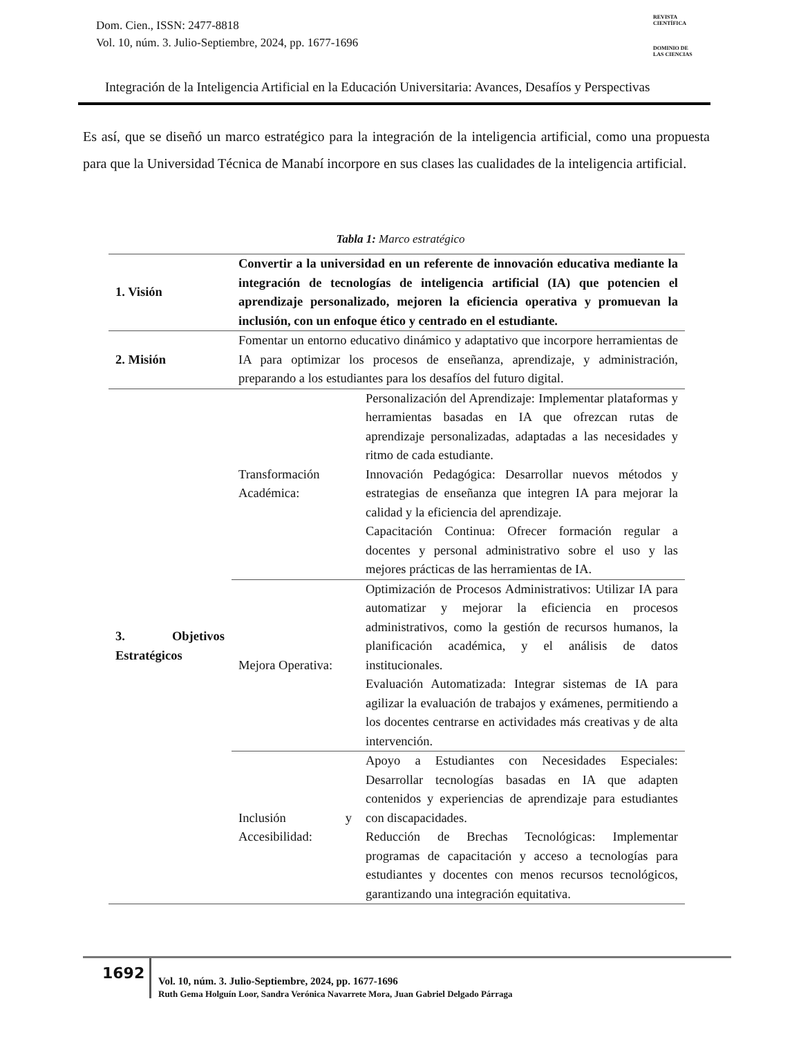Dom. Cien., ISSN: 2477-8818
Vol. 10, núm. 3. Julio-Septiembre, 2024, pp. 1677-1696
REVISTA
CIENTÍFICA
DOMINIO DE
LAS CIENCIAS
Integración de la Inteligencia Artificial en la Educación Universitaria: Avances, Desafíos y Perspectivas
Es así, que se diseñó un marco estratégico para la integración de la inteligencia artificial, como una propuesta para que la Universidad Técnica de Manabí incorpore en sus clases las cualidades de la inteligencia artificial.
Tabla 1: Marco estratégico
| 1. Visión | Convertir a la universidad en un referente de innovación educativa mediante la integración de tecnologías de inteligencia artificial (IA) que potencien el aprendizaje personalizado, mejoren la eficiencia operativa y promuevan la inclusión, con un enfoque ético y centrado en el estudiante. | |
| 2. Misión | Fomentar un entorno educativo dinámico y adaptativo que incorpore herramientas de IA para optimizar los procesos de enseñanza, aprendizaje, y administración, preparando a los estudiantes para los desafíos del futuro digital. | |
| 3. Objetivos Estratégicos | Transformación Académica: | Personalización del Aprendizaje: Implementar plataformas y herramientas basadas en IA que ofrezcan rutas de aprendizaje personalizadas, adaptadas a las necesidades y ritmo de cada estudiante. Innovación Pedagógica: Desarrollar nuevos métodos y estrategias de enseñanza que integren IA para mejorar la calidad y la eficiencia del aprendizaje. Capacitación Continua: Ofrecer formación regular a docentes y personal administrativo sobre el uso y las mejores prácticas de las herramientas de IA. |
| | Mejora Operativa: | Optimización de Procesos Administrativos: Utilizar IA para automatizar y mejorar la eficiencia en procesos administrativos, como la gestión de recursos humanos, la planificación académica, y el análisis de datos institucionales. Evaluación Automatizada: Integrar sistemas de IA para agilizar la evaluación de trabajos y exámenes, permitiendo a los docentes centrarse en actividades más creativas y de alta intervención. |
| | Inclusión y Accesibilidad: | Apoyo a Estudiantes con Necesidades Especiales: Desarrollar tecnologías basadas en IA que adapten contenidos y experiencias de aprendizaje para estudiantes con discapacidades. Reducción de Brechas Tecnológicas: Implementar programas de capacitación y acceso a tecnologías para estudiantes y docentes con menos recursos tecnológicos, garantizando una integración equitativa. |
1692
Vol. 10, núm. 3. Julio-Septiembre, 2024, pp. 1677-1696
Ruth Gema Holguín Loor, Sandra Verónica Navarrete Mora, Juan Gabriel Delgado Párraga